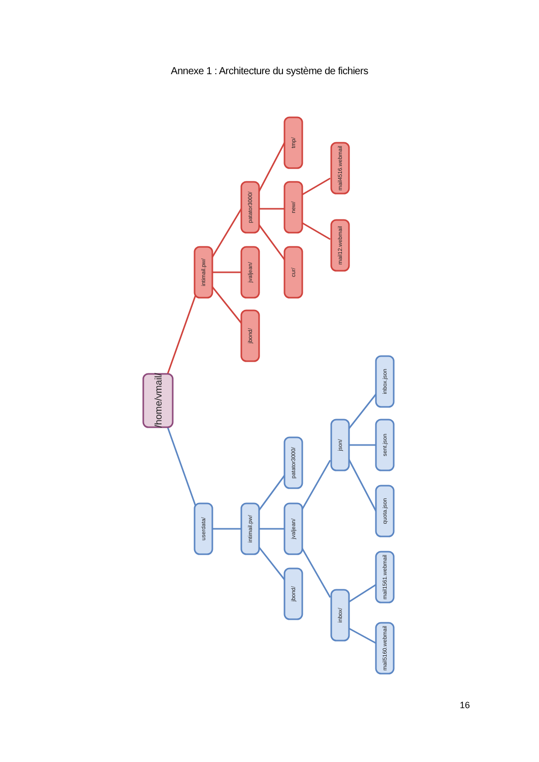Annexe 1 : Architecture du système de fichiers
/home/vmail/
intimail.pw/
jvaljean/
jbond/
patator3000/
tmp/
new/
cur/
mail4516.webmail
mail12.webmail
userdata/
intimail.pw/
patator3000/
jvaljean/
jbond/
json/
inbox/
inbox.json
sent.json
quota.json
mail1561.webmail
mail5160.webmail
16